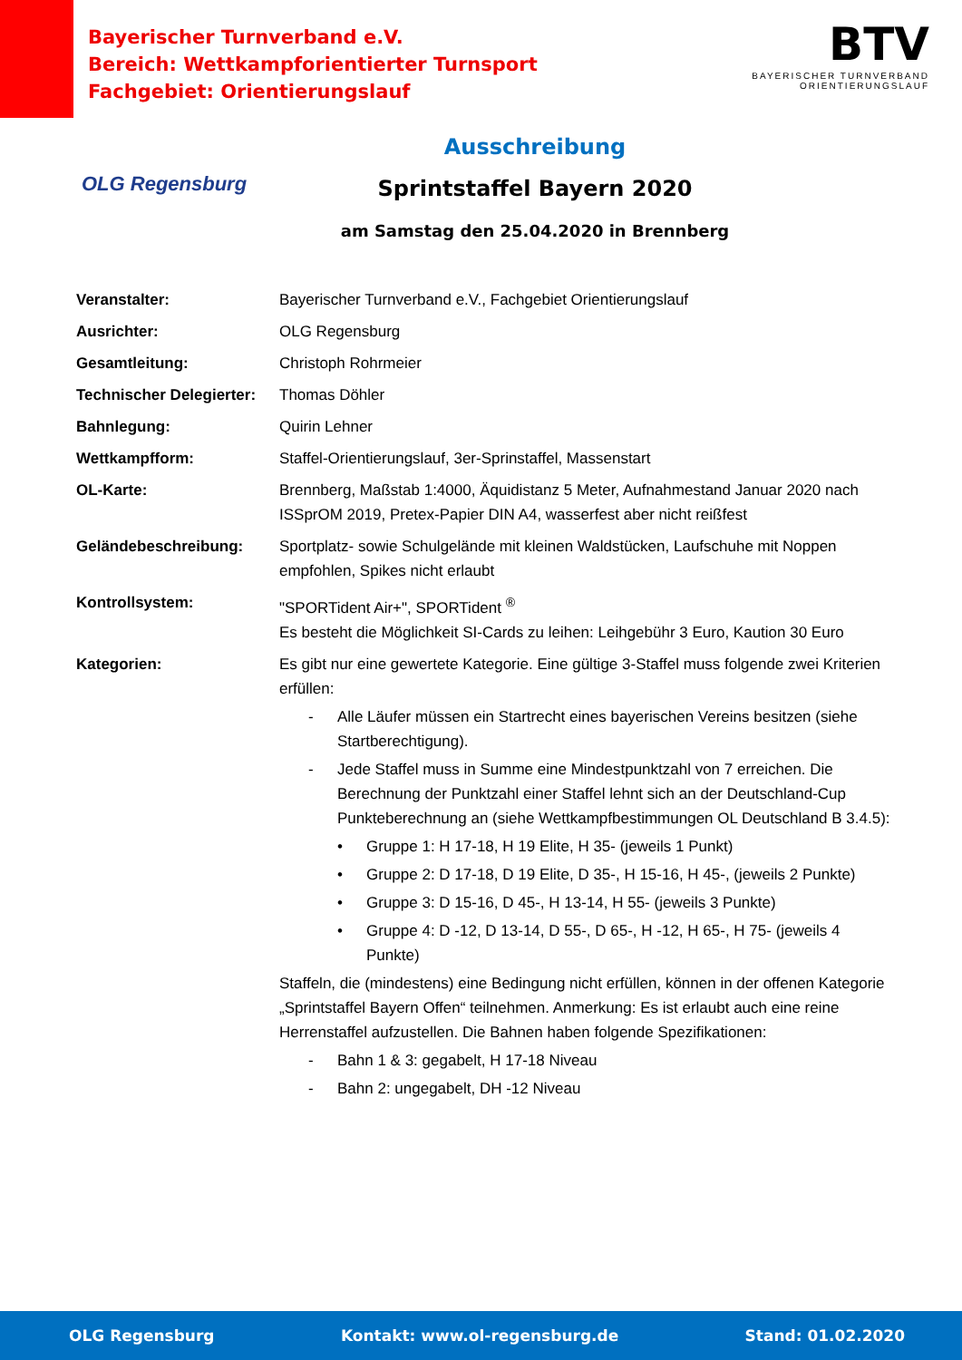Bayerischer Turnverband e.V.
Bereich: Wettkampforientierter Turnsport
Fachgebiet: Orientierungslauf
BTV
BAYERISCHER TURNVERBAND
ORIENTIERUNGSLAUF
OLG Regensburg
Ausschreibung
Sprintstaffel Bayern 2020
am Samstag den 25.04.2020 in Brennberg
Veranstalter: Bayerischer Turnverband e.V., Fachgebiet Orientierungslauf
Ausrichter: OLG Regensburg
Gesamtleitung: Christoph Rohrmeier
Technischer Delegierter:
Thomas Döhler
Bahnlegung: Quirin Lehner
Wettkampfform: Staffel-Orientierungslauf, 3er-Sprinstaffel, Massenstart
OL-Karte: Brennberg, Maßstab 1:4000, Äquidistanz 5 Meter, Aufnahmestand Januar 2020 nach ISSprOM 2019, Pretex-Papier DIN A4, wasserfest aber nicht reißfest
Geländebeschreibung: Sportplatz- sowie Schulgelände mit kleinen Waldstücken, Laufschuhe mit Noppen empfohlen, Spikes nicht erlaubt
Kontrollsystem: "SPORTident Air+", SPORTident <sup>®</sup>
Es besteht die Möglichkeit SI-Cards zu leihen: Leihgebühr 3 Euro, Kaution 30 Euro
Kategorien: Es gibt nur eine gewertete Kategorie. Eine gültige 3-Staffel muss folgende zwei Kriterien erfüllen:
- Alle Läufer müssen ein Startrecht eines bayerischen Vereins besitzen (siehe Startberechtigung).
- Jede Staffel muss in Summe eine Mindestpunktzahl von 7 erreichen. Die Berechnung der Punktzahl einer Staffel lehnt sich an der Deutschland-Cup Punkteberechnung an (siehe Wettkampfbestimmungen OL Deutschland B 3.4.5):
• Gruppe 1: H 17-18, H 19 Elite, H 35- (jeweils 1 Punkt)
• Gruppe 2: D 17-18, D 19 Elite, D 35-, H 15-16, H 45-, (jeweils 2 Punkte)
• Gruppe 3: D 15-16, D 45-, H 13-14, H 55- (jeweils 3 Punkte)
• Gruppe 4: D -12, D 13-14, D 55-, D 65-, H -12, H 65-, H 75- (jeweils 4 Punkte)
Staffeln, die (mindestens) eine Bedingung nicht erfüllen, können in der offenen Kategorie „Sprintstaffel Bayern Offen“ teilnehmen. Anmerkung: Es ist erlaubt auch eine reine Herrenstaffel aufzustellen. Die Bahnen haben folgende Spezifikationen:
- Bahn 1 & 3: gegabelt, H 17-18 Niveau
- Bahn 2: ungegabelt, DH -12 Niveau
OLG Regensburg Kontakt: www.ol-regensburg.de Stand: 01.02.2020